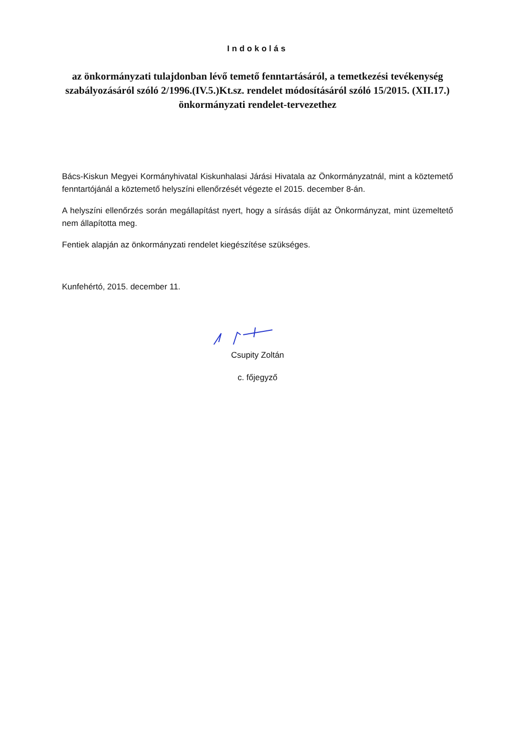Indokolás
az önkormányzati tulajdonban lévő temető fenntartásáról, a temetkezési tevékenység szabályozásáról szóló 2/1996.(IV.5.)Kt.sz. rendelet módosításáról szóló 15/2015. (XII.17.) önkormányzati rendelet-tervezethez
Bács-Kiskun Megyei Kormányhivatal Kiskunhalasi Járási Hivatala az Önkormányzatnál, mint a köztemető fenntartójánál a köztemető helyszíni ellenőrzését végezte el 2015. december 8-án.
A helyszíni ellenőrzés során megállapítást nyert, hogy a sírásás díját az Önkormányzat, mint üzemeltető nem állapította meg.
Fentiek alapján az önkormányzati rendelet kiegészítése szükséges.
Kunfehértó, 2015. december 11.
Csupity Zoltán
c. főjegyző